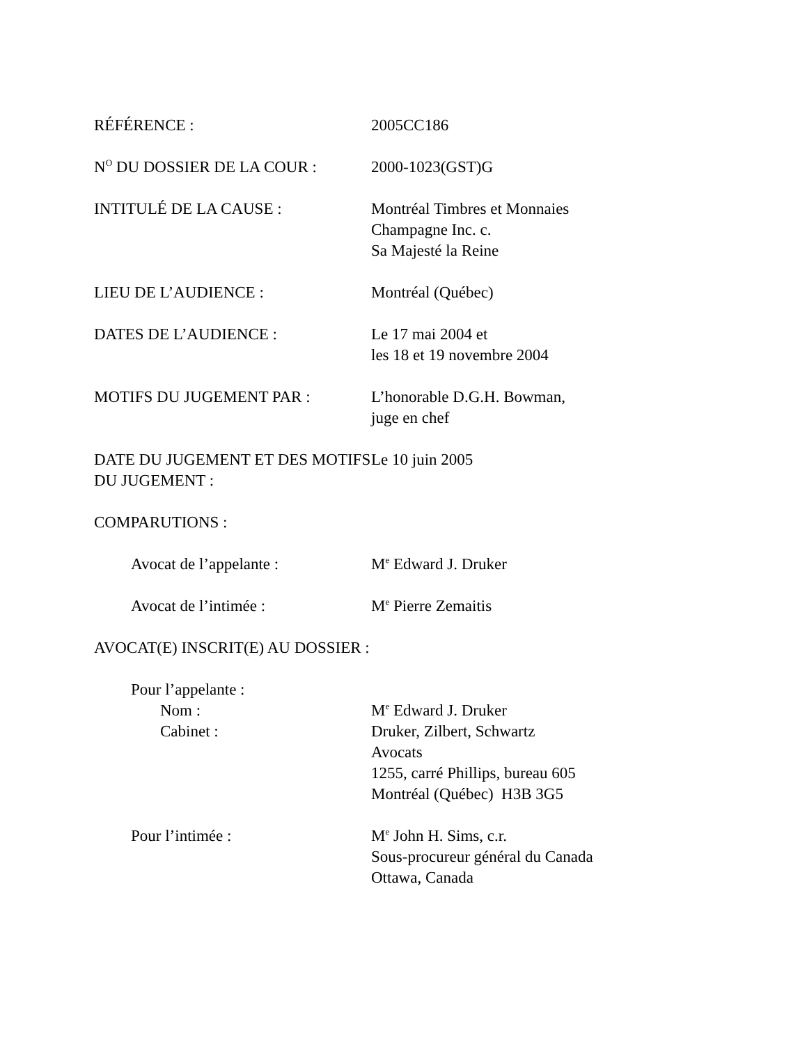RÉFÉRENCE : 2005CC186
N<sup>O</sup> DU DOSSIER DE LA COUR : 2000-1023(GST)G
INTITULÉ DE LA CAUSE : Montréal Timbres et Monnaies
Champagne Inc. c.
Sa Majesté la Reine
LIEU DE L’AUDIENCE : Montréal (Québec)
DATES DE L’AUDIENCE : Le 17 mai 2004 et
les 18 et 19 novembre 2004
MOTIFS DU JUGEMENT PAR : L’honorable D.G.H. Bowman,
juge en chef
DATE DU JUGEMENT ET DES MOTIFS DU JUGEMENT :
Le 10 juin 2005
COMPARUTIONS :
Avocat de l’appelante : M<sup>e</sup> Edward J. Druker
Avocat de l’intimée : M<sup>e</sup> Pierre Zemaitis
AVOCAT(E) INSCRIT(E) AU DOSSIER :
Pour l’appelante :
Nom : M<sup>e</sup> Edward J. Druker
Cabinet : Druker, Zilbert, Schwartz
Avocats
1255, carré Phillips, bureau 605
Montréal (Québec) H3B 3G5
Pour l’intimée : M<sup>e</sup> John H. Sims, c.r.
Sous-procureur général du Canada
Ottawa, Canada